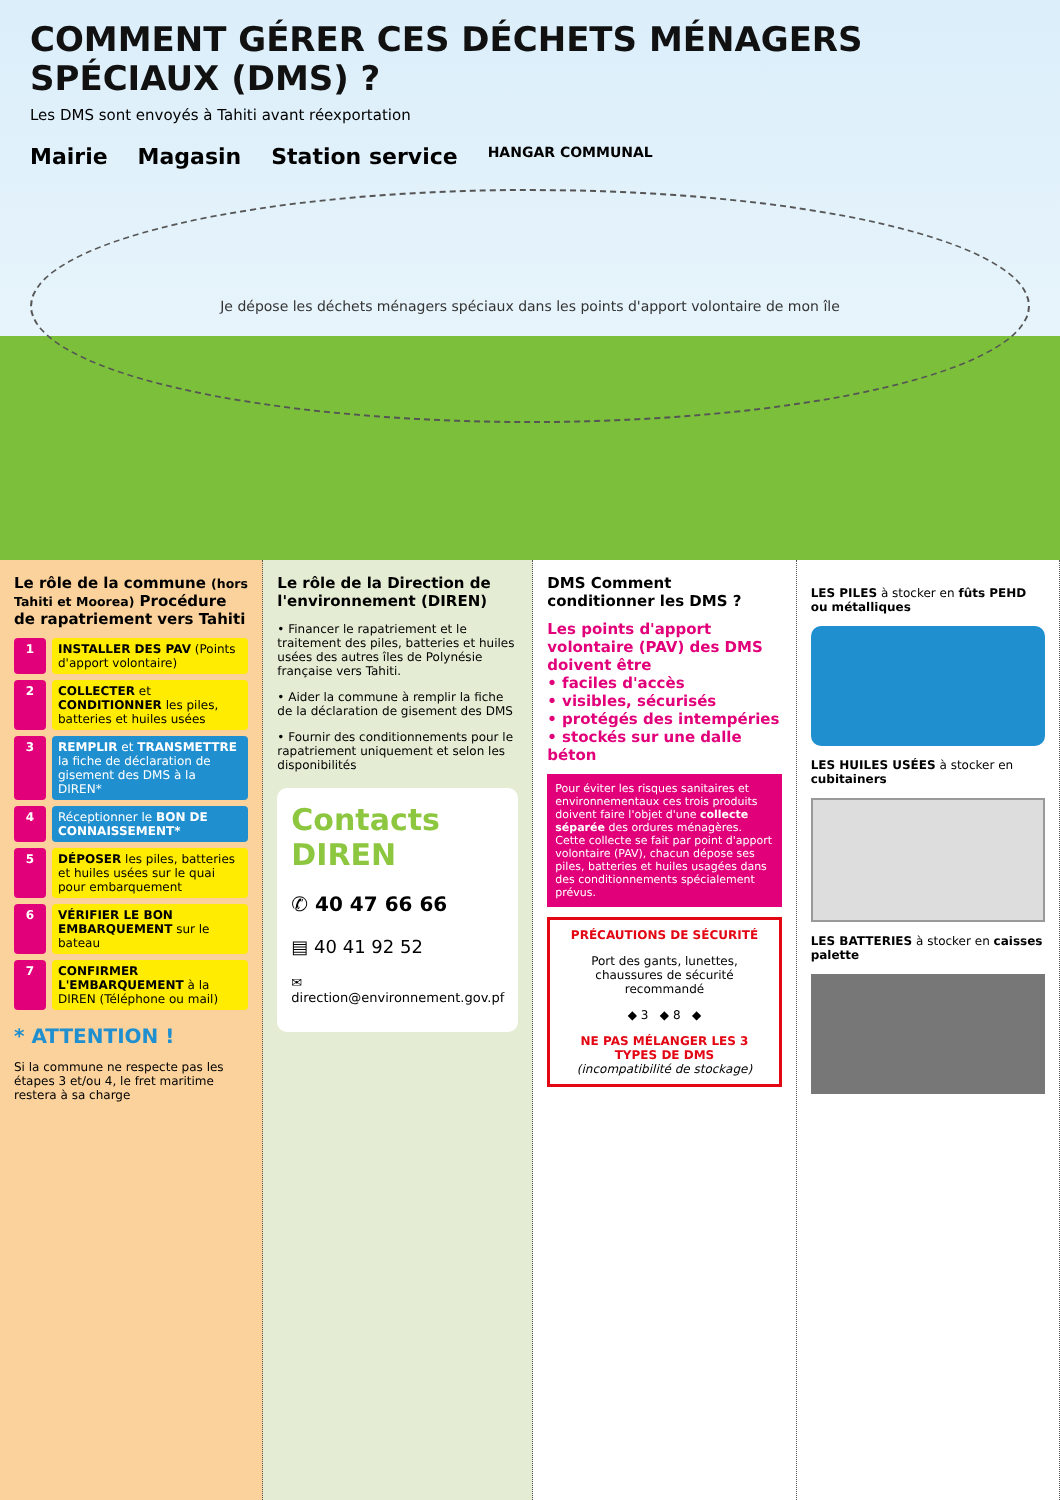COMMENT GÉRER CES DÉCHETS MÉNAGERS SPÉCIAUX (DMS) ?
Les DMS sont envoyés à Tahiti avant réexportation
Mairie Magasin Station service HANGAR COMMUNAL
Je dépose les déchets ménagers spéciaux dans les points d'apport volontaire de mon île
Le rôle de la commune (hors Tahiti et Moorea) Procédure de rapatriement vers Tahiti
1 INSTALLER DES PAV (Points d'apport volontaire)
2 COLLECTER et CONDITIONNER les piles, batteries et huiles usées
3 REMPLIR et TRANSMETTRE la fiche de déclaration de gisement des DMS à la DIREN*
4 Réceptionner le BON DE CONNAISSEMENT*
5 DÉPOSER les piles, batteries et huiles usées sur le quai pour embarquement
6 VÉRIFIER LE BON EMBARQUEMENT sur le bateau
7 CONFIRMER L'EMBARQUEMENT à la DIREN (Téléphone ou mail)
* ATTENTION !
Si la commune ne respecte pas les étapes 3 et/ou 4, le fret maritime restera à sa charge
Le rôle de la Direction de l'environnement (DIREN)
• Financer le rapatriement et le traitement des piles, batteries et huiles usées des autres îles de Polynésie française vers Tahiti.
• Aider la commune à remplir la fiche de la déclaration de gisement des DMS
• Fournir des conditionnements pour le rapatriement uniquement et selon les disponibilités
Contacts DIREN
✆ 40 47 66 66
▤ 40 41 92 52
✉ direction@environnement.gov.pf
DMS Comment conditionner les DMS ?
Les points d'apport volontaire (PAV) des DMS doivent être
• faciles d'accès
• visibles, sécurisés
• protégés des intempéries
• stockés sur une dalle béton
Pour éviter les risques sanitaires et environnementaux ces trois produits doivent faire l'objet d'une collecte séparée des ordures ménagères. Cette collecte se fait par point d'apport volontaire (PAV), chacun dépose ses piles, batteries et huiles usagées dans des conditionnements spécialement prévus.
PRÉCAUTIONS DE SÉCURITÉ
Port des gants, lunettes, chaussures de sécurité recommandé
◆ 3 ◆ 8 ◆
NE PAS MÉLANGER LES 3 TYPES DE DMS
(incompatibilité de stockage)
LES PILES à stocker en fûts PEHD ou métalliques
LES HUILES USÉES à stocker en cubitainers
LES BATTERIES à stocker en caisses palette